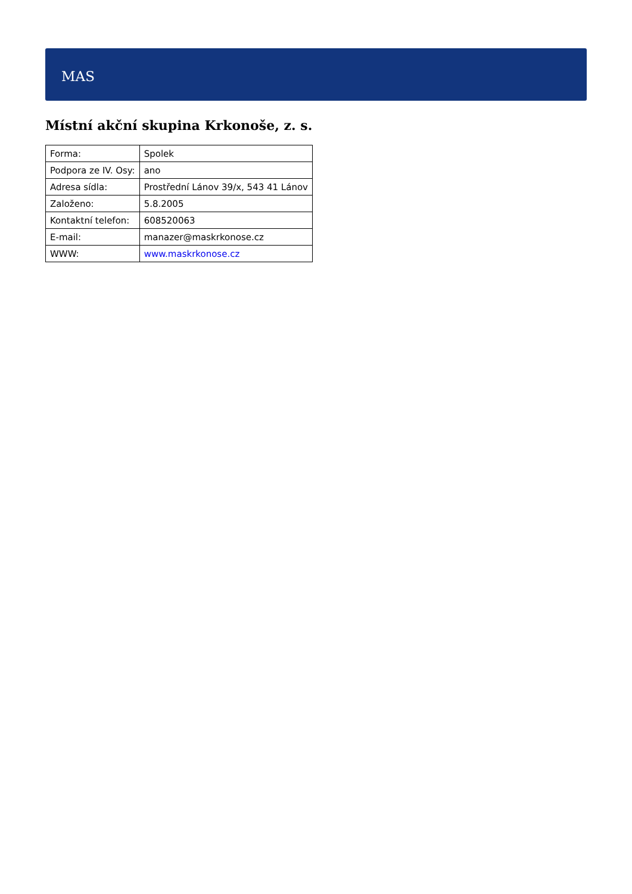MAS
Místní akční skupina Krkonoše, z. s.
| Forma: | Spolek |
| Podpora ze IV. Osy: | ano |
| Adresa sídla: | Prostřední Lánov 39/x, 543 41 Lánov |
| Založeno: | 5.8.2005 |
| Kontaktní telefon: | 608520063 |
| E-mail: | manazer@maskrkonose.cz |
| WWW: | www.maskrkonose.cz |